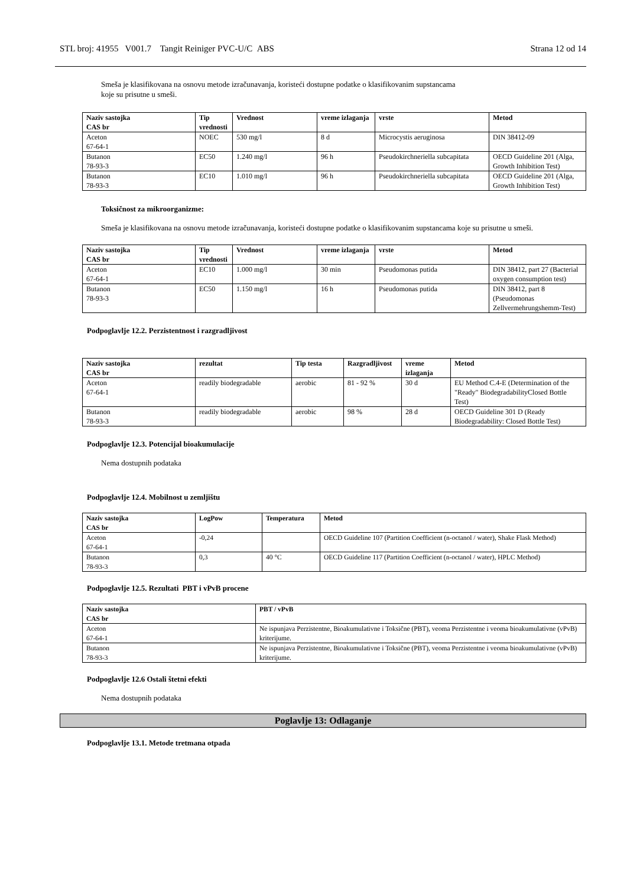STL broj: 41955 V001.7 Tangit Reiniger PVC-U/C ABS Strana 12 od 14
Smeša je klasifikovana na osnovu metode izračunavanja, koristeći dostupne podatke o klasifikovanim supstancama
koje su prisutne u smeši.
| Naziv sastojka CAS br | Tip vrednosti | Vrednost | vreme izlaganja | vrste | Metod |
| --- | --- | --- | --- | --- | --- |
| Aceton 67-64-1 | NOEC | 530 mg/l | 8 d | Microcystis aeruginosa | DIN 38412-09 |
| Butanon 78-93-3 | EC50 | 1.240 mg/l | 96 h | Pseudokirchneriella subcapitata | OECD Guideline 201 (Alga, Growth Inhibition Test) |
| Butanon 78-93-3 | EC10 | 1.010 mg/l | 96 h | Pseudokirchneriella subcapitata | OECD Guideline 201 (Alga, Growth Inhibition Test) |
Toksičnost za mikroorganizme:
Smeša je klasifikovana na osnovu metode izračunavanja, koristeći dostupne podatke o klasifikovanim supstancama koje su prisutne u smeši.
| Naziv sastojka CAS br | Tip vrednosti | Vrednost | vreme izlaganja | vrste | Metod |
| --- | --- | --- | --- | --- | --- |
| Aceton 67-64-1 | EC10 | 1.000 mg/l | 30 min | Pseudomonas putida | DIN 38412, part 27 (Bacterial oxygen consumption test) |
| Butanon 78-93-3 | EC50 | 1.150 mg/l | 16 h | Pseudomonas putida | DIN 38412, part 8 (Pseudomonas Zellvermehrungshemm-Test) |
Podpoglavlje 12.2. Perzistentnost i razgradljivost
| Naziv sastojka CAS br | rezultat | Tip testa | Razgradljivost | vreme izlaganja | Metod |
| --- | --- | --- | --- | --- | --- |
| Aceton 67-64-1 | readily biodegradable | aerobic | 81 - 92 % | 30 d | EU Method C.4-E (Determination of the "Ready" BiodegradabilityClosed Bottle Test) |
| Butanon 78-93-3 | readily biodegradable | aerobic | 98 % | 28 d | OECD Guideline 301 D (Ready Biodegradability: Closed Bottle Test) |
Podpoglavlje 12.3. Potencijal bioakumulacije
Nema dostupnih podataka
Podpoglavlje 12.4. Mobilnost u zemljištu
| Naziv sastojka CAS br | LogPow | Temperatura | Metod |
| --- | --- | --- | --- |
| Aceton 67-64-1 | -0,24 | | OECD Guideline 107 (Partition Coefficient (n-octanol / water), Shake Flask Method) |
| Butanon 78-93-3 | 0,3 | 40 °C | OECD Guideline 117 (Partition Coefficient (n-octanol / water), HPLC Method) |
Podpoglavlje 12.5. Rezultati PBT i vPvB procene
| Naziv sastojka CAS br | PBT / vPvB |
| --- | --- |
| Aceton 67-64-1 | Ne ispunjava Perzistentne, Bioakumulativne i Toksične (PBT), veoma Perzistentne i veoma bioakumulativne (vPvB) kriterijume. |
| Butanon 78-93-3 | Ne ispunjava Perzistentne, Bioakumulativne i Toksične (PBT), veoma Perzistentne i veoma bioakumulativne (vPvB) kriterijume. |
Podpoglavlje 12.6 Ostali štetni efekti
Nema dostupnih podataka
Poglavlje 13: Odlaganje
Podpoglavlje 13.1. Metode tretmana otpada